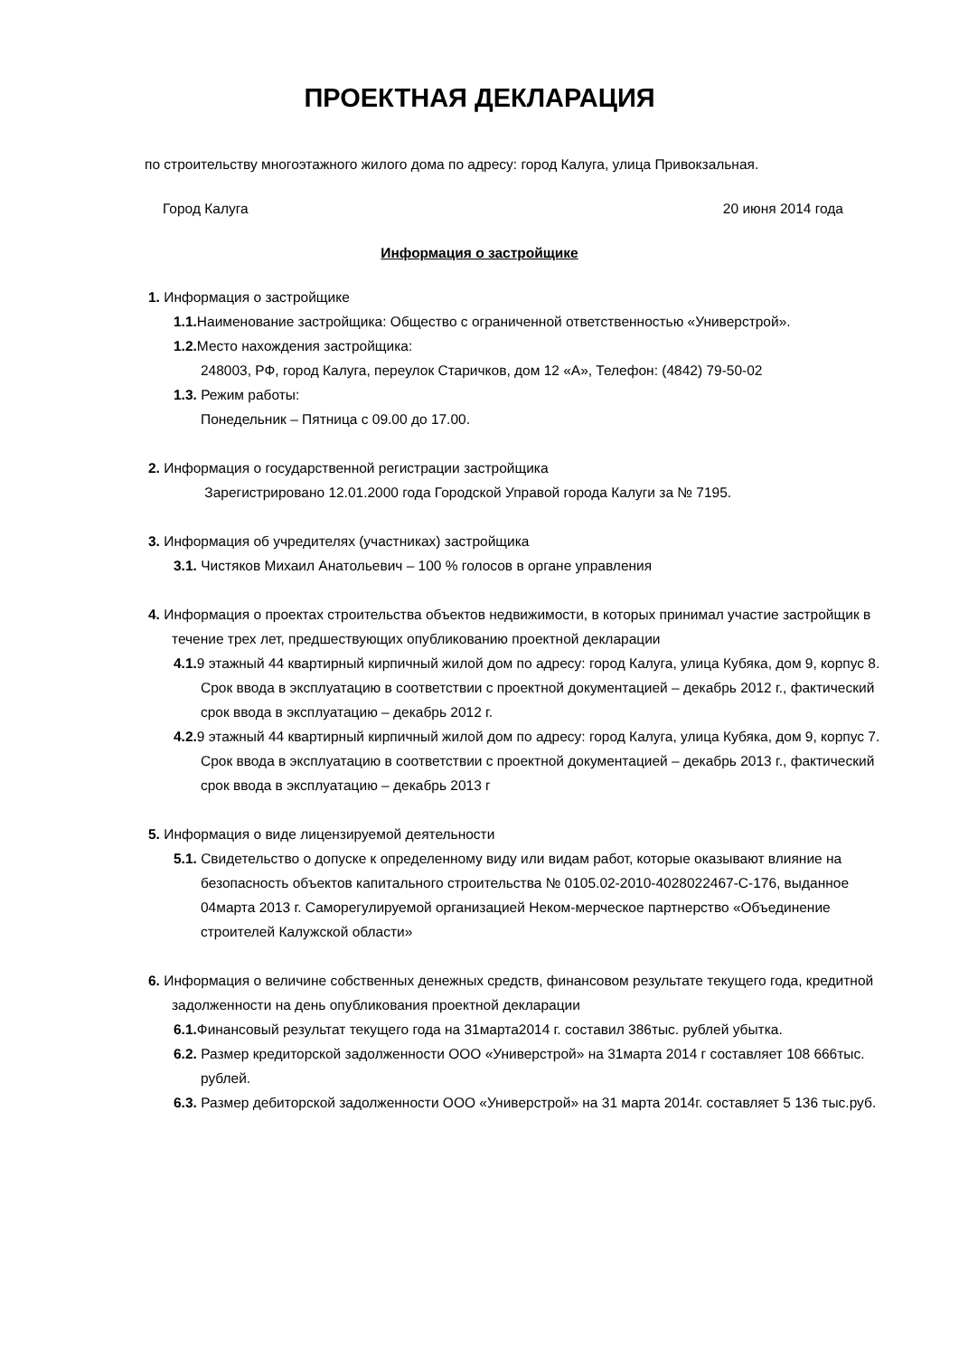ПРОЕКТНАЯ ДЕКЛАРАЦИЯ
по строительству многоэтажного жилого дома по адресу: город Калуга, улица Привокзальная.
Город Калуга 20 июня 2014 года
Информация о застройщике
1. Информация о застройщике
1.1. Наименование застройщика: Общество с ограниченной ответственностью «Универстрой».
1.2. Место нахождения застройщика:
248003, РФ, город Калуга, переулок Старичков, дом 12 «А», Телефон: (4842) 79-50-02
1.3. Режим работы:
Понедельник – Пятница с 09.00 до 17.00.
2. Информация о государственной регистрации застройщика
Зарегистрировано 12.01.2000 года Городской Управой города Калуги за № 7195.
3. Информация об учредителях (участниках) застройщика
3.1. Чистяков Михаил Анатольевич – 100 % голосов в органе управления
4. Информация о проектах строительства объектов недвижимости, в которых принимал участие застройщик в течение трех лет, предшествующих опубликованию проектной декларации
4.1. 9 этажный 44 квартирный кирпичный жилой дом по адресу: город Калуга, улица Кубяка, дом 9, корпус 8. Срок ввода в эксплуатацию в соответствии с проектной документацией – декабрь 2012 г., фактический срок ввода в эксплуатацию – декабрь 2012 г.
4.2. 9 этажный 44 квартирный кирпичный жилой дом по адресу: город Калуга, улица Кубяка, дом 9, корпус 7. Срок ввода в эксплуатацию в соответствии с проектной документацией – декабрь 2013 г., фактический срок ввода в эксплуатацию – декабрь 2013 г
5. Информация о виде лицензируемой деятельности
5.1. Свидетельство о допуске к определенному виду или видам работ, которые оказывают влияние на безопасность объектов капитального строительства № 0105.02-2010-4028022467-С-176, выданное 04марта 2013 г. Саморегулируемой организацией Неком-мерческое партнерство «Объединение строителей Калужской области»
6. Информация о величине собственных денежных средств, финансовом результате текущего года, кредитной задолженности на день опубликования проектной декларации
6.1. Финансовый результат текущего года на 31марта2014 г. составил 386тыс. рублей убытка.
6.2. Размер кредиторской задолженности ООО «Универстрой» на 31марта 2014 г составляет 108 666тыс. рублей.
6.3. Размер дебиторской задолженности ООО «Универстрой» на 31 марта 2014г. составляет 5 136 тыс.руб.